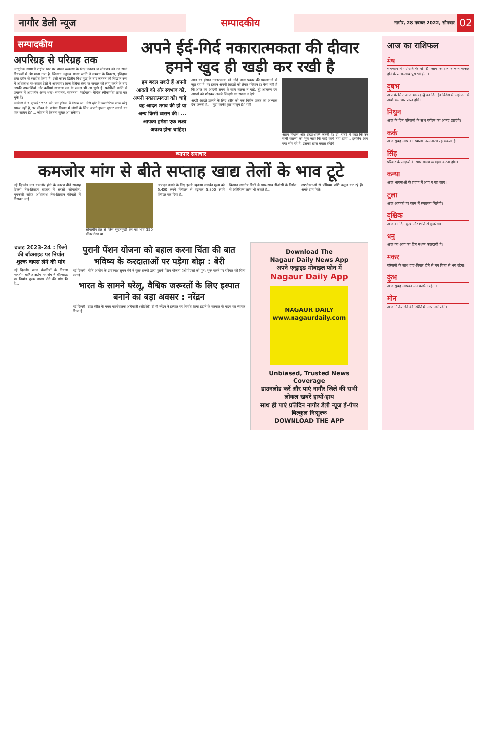नागौर डेली न्यूज
सम्पादकीय
नागौर, 28 नवम्बर 2022, सोमवार
02
सम्पादकीय
अपरिग्रह से परिग्रह तक
आधुनिक समय में राष्ट्रीय स्तर पर शासन व्यवस्था के लिए जनतंत्र या लोकतंत्र को उन सभी विकल्पों में श्रेष्ठ माना गया है, जिनका अनुभव मानव जाति ने सभ्यता के विकास, इतिहास तथा दर्शन से संग्रहीत किया है। इसी कारण द्वितीय विश्व युद्ध के बाद जनतंत्र को सिद्धांत रूप में अधिकांश नव-स्वतंत्र देशों ने अपनाया। आज वैश्विक स्तर पर जनतंत्र को लागू करने के बाद उसकी उपलब्धियां और कमियां सामान्य जन के समक्ष भी आ चुकी हैं। फ्रांसीसी क्रांति से प्रचलन में आए तीन अमर शब्द- समानता, स्वतंत्रता, भाईचारा- वैश्विक स्वीकार्यता प्राप्त कर चुके हैं।
गांधीजी ने 2 जुलाई 1931 को 'यंग इंडिया' में लिखा था: 'मेरी दृष्टि में राजनीतिक सत्ता कोई साध्य नहीं है, पर जीवन के प्रत्येक विभाग में लोगों के लिए अपनी हालत सुधार सकने का एक साधन है।' ... जीवन में कितना सुधार आ सकेगा।
अपने ईर्द-गिर्द नकारात्मकता की दीवार हमने खुद ही खड़ी कर रखी है
हम बदल सकते हैं अपनी आदतों को और स्वभाव को, अपनी नकारात्मकता को। चाहे वह आदत शराब की हो या अन्य किसी व्यसन की। ... आपका हमेशा एक लक्ष्य अवश्य होना चाहिए।
आज का इंसान नकारात्मक को ओढ़े नाना प्रकार की समस्याओं से जूझ रहा है, हर इंसान अपनी आदतों को लेकर परेशान है। ऐसा नहीं है कि आज का आदमी समय के साथ चलना न चाहे, बुरे आचरण एवं आदतों को छोड़कर अच्छी जिन्दगी का सपना न देखे...
अच्छी आदतें डालने के लिए शरीर को एक विशेष प्रकार का अभ्यास देना जरूरी है... 'मुझे काफी कुछ मालूम है।' यही
आत्म विश्वास और इच्छाशक्ति जरूरी है। डॉ. राबर्ट ने कहा कि उन सभी कारणों को भूल जाएं कि कोई कार्य नहीं होगा... इसलिए आप क्या सोच रहे है, उसका खास ख्याल रखिये।
व्यापार समाचार
कमजोर मांग से बीते सप्ताह खाद्य तेलों के भाव टूटे
नई दिल्ली। मांग कमजोर होने के कारण बीते सप्ताह दिल्ली तेल-तिलहन बाजार में सरसों, सोयाबीन, मूंगफली सहित अधिकांश तेल-तिलहन कीमतों में गिरावट आई...
सोयाबीन तेल से जिस सूरजमुखी तेल का भाव 350 डॉलर ऊंचा था...
उत्पादन बढ़ाने के लिए इसके न्यूनतम समर्थन मूल्य को 5,400 रुपये क्विंटल से बढ़ाकर 5,800 रुपये क्विंटल कर दिया है...
किसान स्थानीय बिक्री के साथ-साथ डीओसी के निर्यात से अतिरिक्त लाभ भी कमाते हैं...
उपभोक्ताओं से प्रीमियम राशि वसूल कर रहे हैं। ... अच्छे दाम मिलें।
बजट 2023-24 : फिमी की बॉक्साइट पर निर्यात शुल्क वापस लेने की मांग
नई दिल्ली। खनन कंपनियों के निकाय भारतीय खनिज उद्योग महासंघ ने बॉक्साइट पर निर्यात शुल्क वापस लेने की मांग की है...
पुरानी पेंशन योजना को बहाल करना चिंता की बात भविष्य के करदाताओं पर पड़ेगा बोझ : बेरी
नई दिल्ली। नीति आयोग के उपाध्यक्ष सुमन बेरी ने कुछ राज्यों द्वारा पुरानी पेंशन योजना (ओपीएस) को पुन: शुरू करने पर रविवार को चिंता जताई...
भारत के सामने घरेलू, वैश्विक जरूरतों के लिए इस्पात बनाने का बड़ा अवसर : नरेंद्रन
नई दिल्ली। टाटा स्टील के मुख्य कार्यपालक अधिकारी (सीईओ) टी वी नरेंद्रन ने इस्पात पर निर्यात शुल्क हटाने के सरकार के कदम का स्वागत किया है...
Download The
Nagaur Daily News App
अपने एन्ड्राइड मोबाइल फोन में
Nagaur Daily App
NAGAUR DAILY
www.nagaurdaily.com
Unbiased, Trusted News Coverage
डाउनलोड करें और पाएं नागौर जिले की सभी लोकल खबरें हाथों-हाथ
साथ ही पाएं प्रतिदिन नागौर डेली न्यूज ई-पेपर बिल्कुल निःशुल्क
DOWNLOAD THE APP
आज का राशिफल
मेष
व्यवसाय में पदोन्नति के योग हैं। आप का प्रत्येक काम सफल होने के साथ-साथ पूरा भी होगा।
वृषभ
आप के लिए आज भाग्यवृद्धि का दिन है। विदेश में स्नेहीजन से अच्छे समाचार प्राप्त होंगे।
मिथुन
आज के दिन परिजनों के साथ पर्यटन का आनंद उठाएंगे।
कर्क
आज सुबह आप का स्वास्थ्य नरम-गरम रह सकता है।
सिंह
परिवार के सदस्यों के साथ अच्छा व्यवहार करना होगा।
कन्या
आज भावनाओं के प्रवाह में आप न बह जाएं।
तुला
आज आपको हर काम में सफलता मिलेगी।
वृश्चिक
आज का दिन सुख और शांति से गुजरेगा।
धनु
आज का आप का दिन मध्यम फलदायी है।
मकर
परिजनों के साथ वाद-विवाद होने से मन चिंता से भरा रहेगा।
कुंभ
आज सुबह आपका मन क्रोधित रहेगा।
मीन
आज निर्णय लेने की स्थिति में आप नहीं रहेंगे।